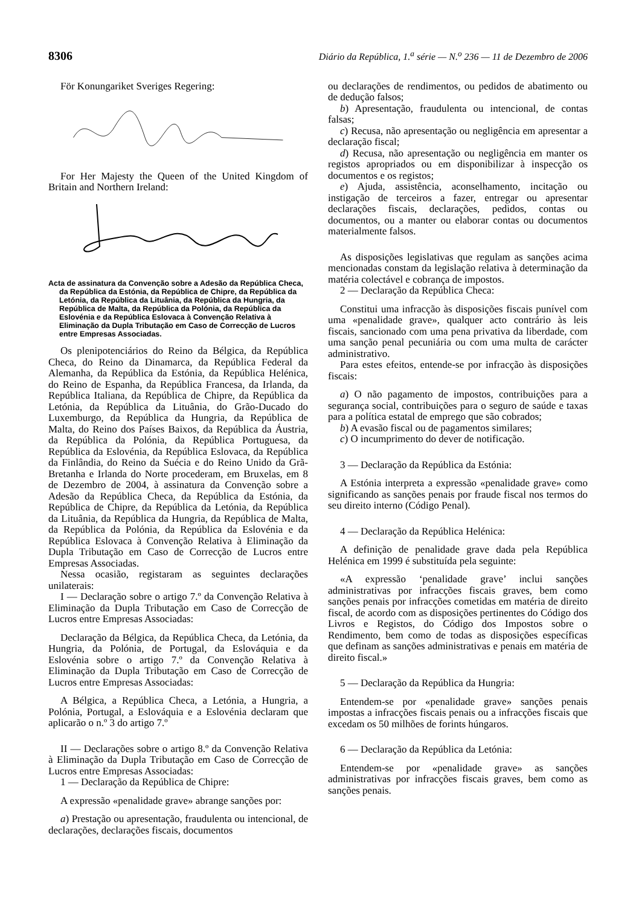8306 Diário da República, 1.<sup>a</sup> série — N.<sup>o</sup> 236 — 11 de Dezembro de 2006
För Konungariket Sveriges Regering:
For Her Majesty the Queen of the United Kingdom of Britain and Northern Ireland:
Acta de assinatura da Convenção sobre a Adesão da República Checa, da República da Estónia, da República de Chipre, da República da Letónia, da República da Lituânia, da República da Hungria, da República de Malta, da República da Polónia, da República da Eslovénia e da República Eslovaca à Convenção Relativa à Eliminação da Dupla Tributação em Caso de Correcção de Lucros entre Empresas Associadas.
Os plenipotenciários do Reino da Bélgica, da República Checa, do Reino da Dinamarca, da República Federal da Alemanha, da República da Estónia, da República Helénica, do Reino de Espanha, da República Francesa, da Irlanda, da República Italiana, da República de Chipre, da República da Letónia, da República da Lituânia, do Grão-Ducado do Luxemburgo, da República da Hungria, da República de Malta, do Reino dos Países Baixos, da República da Áustria, da República da Polónia, da República Portuguesa, da República da Eslovénia, da República Eslovaca, da República da Finlândia, do Reino da Suécia e do Reino Unido da Grã-Bretanha e Irlanda do Norte procederam, em Bruxelas, em 8 de Dezembro de 2004, à assinatura da Convenção sobre a Adesão da República Checa, da República da Estónia, da República de Chipre, da República da Letónia, da República da Lituânia, da República da Hungria, da República de Malta, da República da Polónia, da República da Eslovénia e da República Eslovaca à Convenção Relativa à Eliminação da Dupla Tributação em Caso de Correcção de Lucros entre Empresas Associadas.
Nessa ocasião, registaram as seguintes declarações unilaterais:
I — Declaração sobre o artigo 7.º da Convenção Relativa à Eliminação da Dupla Tributação em Caso de Correcção de Lucros entre Empresas Associadas:
Declaração da Bélgica, da República Checa, da Letónia, da Hungria, da Polónia, de Portugal, da Eslováquia e da Eslovénia sobre o artigo 7.º da Convenção Relativa à Eliminação da Dupla Tributação em Caso de Correcção de Lucros entre Empresas Associadas:
A Bélgica, a República Checa, a Letónia, a Hungria, a Polónia, Portugal, a Eslováquia e a Eslovénia declaram que aplicarão o n.º 3 do artigo 7.º
II — Declarações sobre o artigo 8.º da Convenção Relativa à Eliminação da Dupla Tributação em Caso de Correcção de Lucros entre Empresas Associadas:
1 — Declaração da República de Chipre:
A expressão «penalidade grave» abrange sanções por:
a) Prestação ou apresentação, fraudulenta ou intencional, de declarações, declarações fiscais, documentos
ou declarações de rendimentos, ou pedidos de abatimento ou de dedução falsos;
b) Apresentação, fraudulenta ou intencional, de contas falsas;
c) Recusa, não apresentação ou negligência em apresentar a declaração fiscal;
d) Recusa, não apresentação ou negligência em manter os registos apropriados ou em disponibilizar à inspecção os documentos e os registos;
e) Ajuda, assistência, aconselhamento, incitação ou instigação de terceiros a fazer, entregar ou apresentar declarações fiscais, declarações, pedidos, contas ou documentos, ou a manter ou elaborar contas ou documentos materialmente falsos.
As disposições legislativas que regulam as sanções acima mencionadas constam da legislação relativa à determinação da matéria colectável e cobrança de impostos.
2 — Declaração da República Checa:
Constitui uma infracção às disposições fiscais punível com uma «penalidade grave», qualquer acto contrário às leis fiscais, sancionado com uma pena privativa da liberdade, com uma sanção penal pecuniária ou com uma multa de carácter administrativo.
Para estes efeitos, entende-se por infracção às disposições fiscais:
a) O não pagamento de impostos, contribuições para a segurança social, contribuições para o seguro de saúde e taxas para a política estatal de emprego que são cobrados;
b) A evasão fiscal ou de pagamentos similares;
c) O incumprimento do dever de notificação.
3 — Declaração da República da Estónia:
A Estónia interpreta a expressão «penalidade grave» como significando as sanções penais por fraude fiscal nos termos do seu direito interno (Código Penal).
4 — Declaração da República Helénica:
A definição de penalidade grave dada pela República Helénica em 1999 é substituída pela seguinte:
«A expressão ‘penalidade grave’ inclui sanções administrativas por infracções fiscais graves, bem como sanções penais por infracções cometidas em matéria de direito fiscal, de acordo com as disposições pertinentes do Código dos Livros e Registos, do Código dos Impostos sobre o Rendimento, bem como de todas as disposições específicas que definam as sanções administrativas e penais em matéria de direito fiscal.»
5 — Declaração da República da Hungria:
Entendem-se por «penalidade grave» sanções penais impostas a infracções fiscais penais ou a infracções fiscais que excedam os 50 milhões de forints húngaros.
6 — Declaração da República da Letónia:
Entendem-se por «penalidade grave» as sanções administrativas por infracções fiscais graves, bem como as sanções penais.